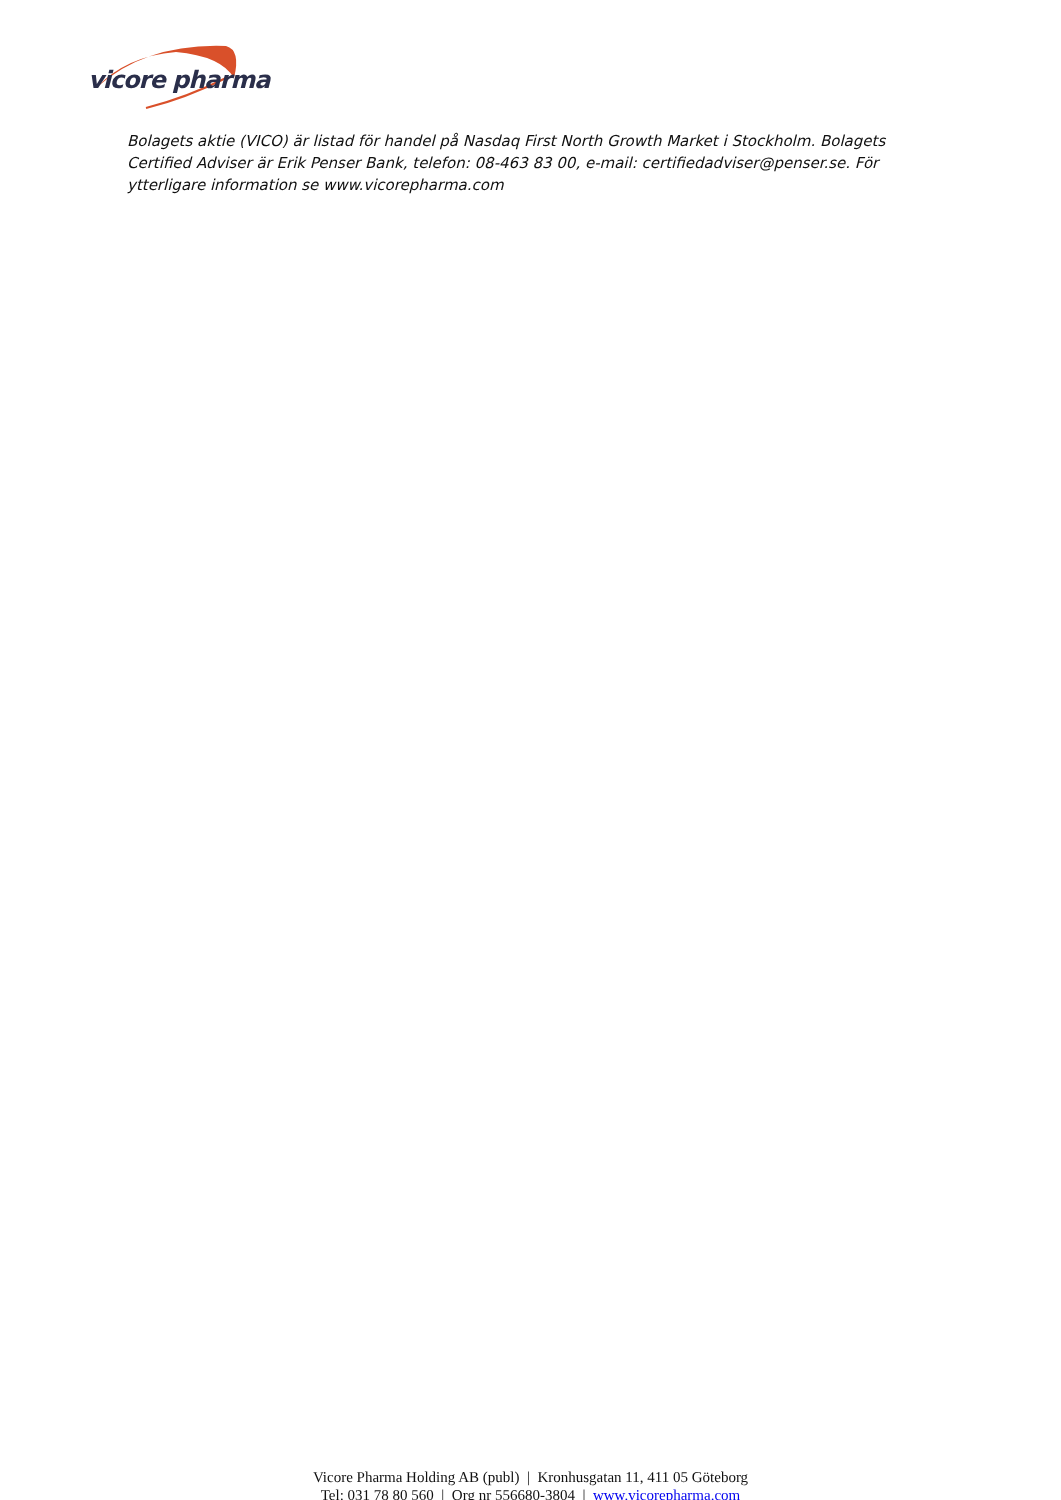vicore pharma
Bolagets aktie (VICO) är listad för handel på Nasdaq First North Growth Market i Stockholm. Bolagets Certified Adviser är Erik Penser Bank, telefon: 08-463 83 00, e-mail: certifiedadviser@penser.se. För ytterligare information se www.vicorepharma.com
Vicore Pharma Holding AB (publ) | Kronhusgatan 11, 411 05 Göteborg
Tel: 031 78 80 560 | Org nr 556680-3804 | www.vicorepharma.com